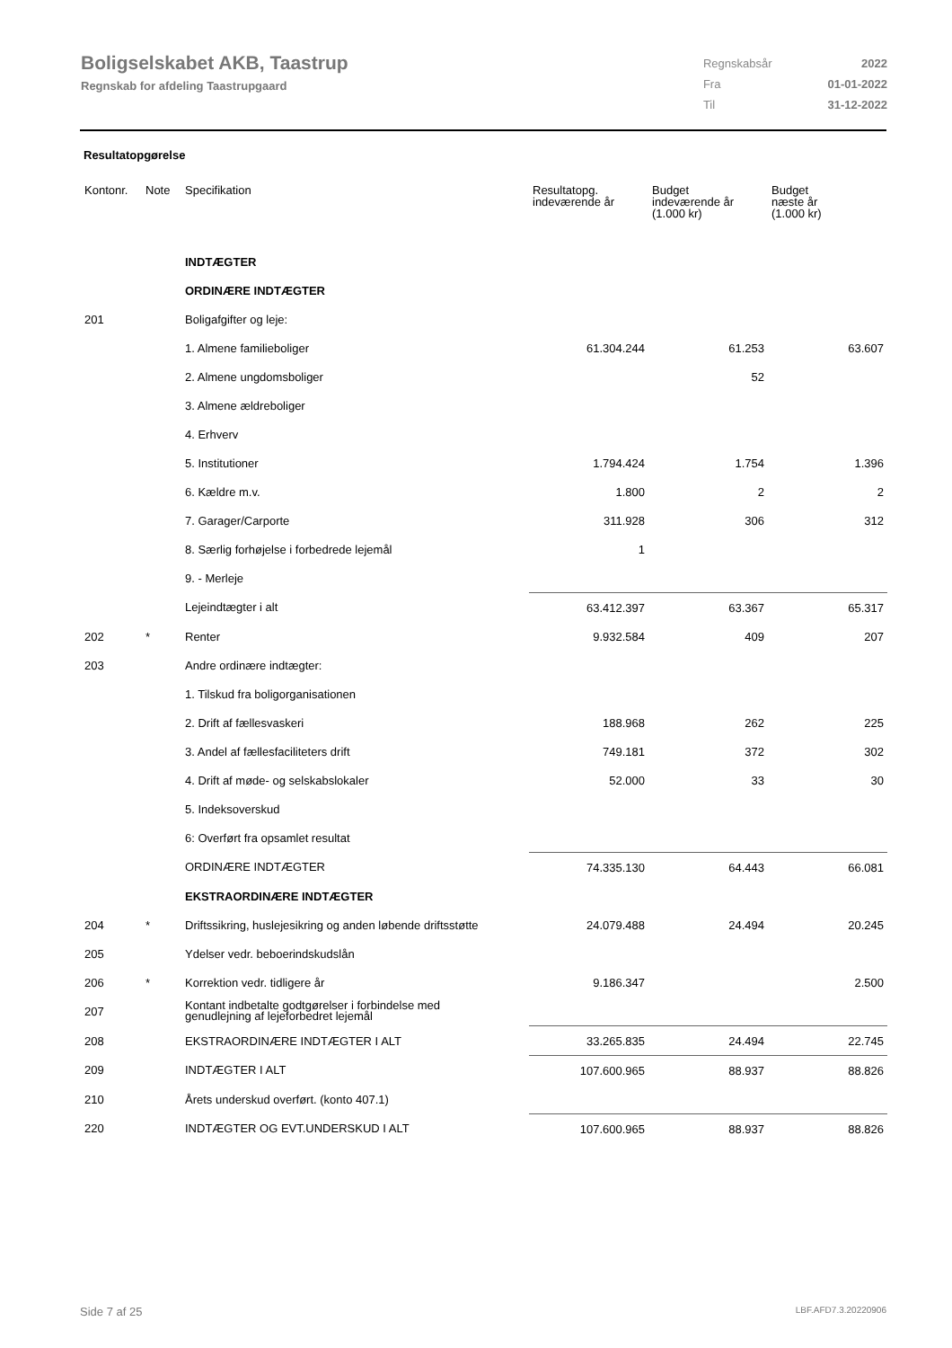Boligselskabet AKB, Taastrup
Regnskab for afdeling Taastrupgaard
| Regnskabsår | 2022 |
| Fra | 01-01-2022 |
| Til | 31-12-2022 |
Resultatopgørelse
| Kontonr. | Note | Specifikation | Resultatopg. indeværende år | Budget indeværende år (1.000 kr) | Budget næste år (1.000 kr) |
| --- | --- | --- | --- | --- | --- |
| | | INDTÆGTER | | | |
| | | ORDINÆRE INDTÆGTER | | | |
| 201 | | Boligafgifter og leje: | | | |
| | | 1. Almene familieboliger | 61.304.244 | 61.253 | 63.607 |
| | | 2. Almene ungdomsboliger | | 52 | |
| | | 3. Almene ældreboliger | | | |
| | | 4. Erhverv | | | |
| | | 5. Institutioner | 1.794.424 | 1.754 | 1.396 |
| | | 6. Kældre m.v. | 1.800 | 2 | 2 |
| | | 7. Garager/Carporte | 311.928 | 306 | 312 |
| | | 8. Særlig forhøjelse i forbedrede lejemål | 1 | | |
| | | 9. - Merleje | | | |
| | | Lejeindtægter i alt | 63.412.397 | 63.367 | 65.317 |
| 202 | * | Renter | 9.932.584 | 409 | 207 |
| 203 | | Andre ordinære indtægter: | | | |
| | | 1. Tilskud fra boligorganisationen | | | |
| | | 2. Drift af fællesvaskeri | 188.968 | 262 | 225 |
| | | 3. Andel af fællesfaciliteters drift | 749.181 | 372 | 302 |
| | | 4. Drift af møde- og selskabslokaler | 52.000 | 33 | 30 |
| | | 5. Indeksoverskud | | | |
| | | 6: Overført fra opsamlet resultat | | | |
| | | ORDINÆRE INDTÆGTER | 74.335.130 | 64.443 | 66.081 |
| | | EKSTRAORDINÆRE INDTÆGTER | | | |
| 204 | * | Driftssikring, huslejesikring og anden løbende driftsstøtte | 24.079.488 | 24.494 | 20.245 |
| 205 | | Ydelser vedr. beboerindskudslån | | | |
| 206 | * | Korrektion vedr. tidligere år | 9.186.347 | | 2.500 |
| 207 | | Kontant indbetalte godtgørelser i forbindelse med genudlejning af lejeforbedret lejemål | | | |
| 208 | | EKSTRAORDINÆRE INDTÆGTER I ALT | 33.265.835 | 24.494 | 22.745 |
| 209 | | INDTÆGTER I ALT | 107.600.965 | 88.937 | 88.826 |
| 210 | | Årets underskud overført. (konto 407.1) | | | |
| 220 | | INDTÆGTER OG EVT.UNDERSKUD I ALT | 107.600.965 | 88.937 | 88.826 |
Side 7 af 25 LBF.AFD7.3.20220906